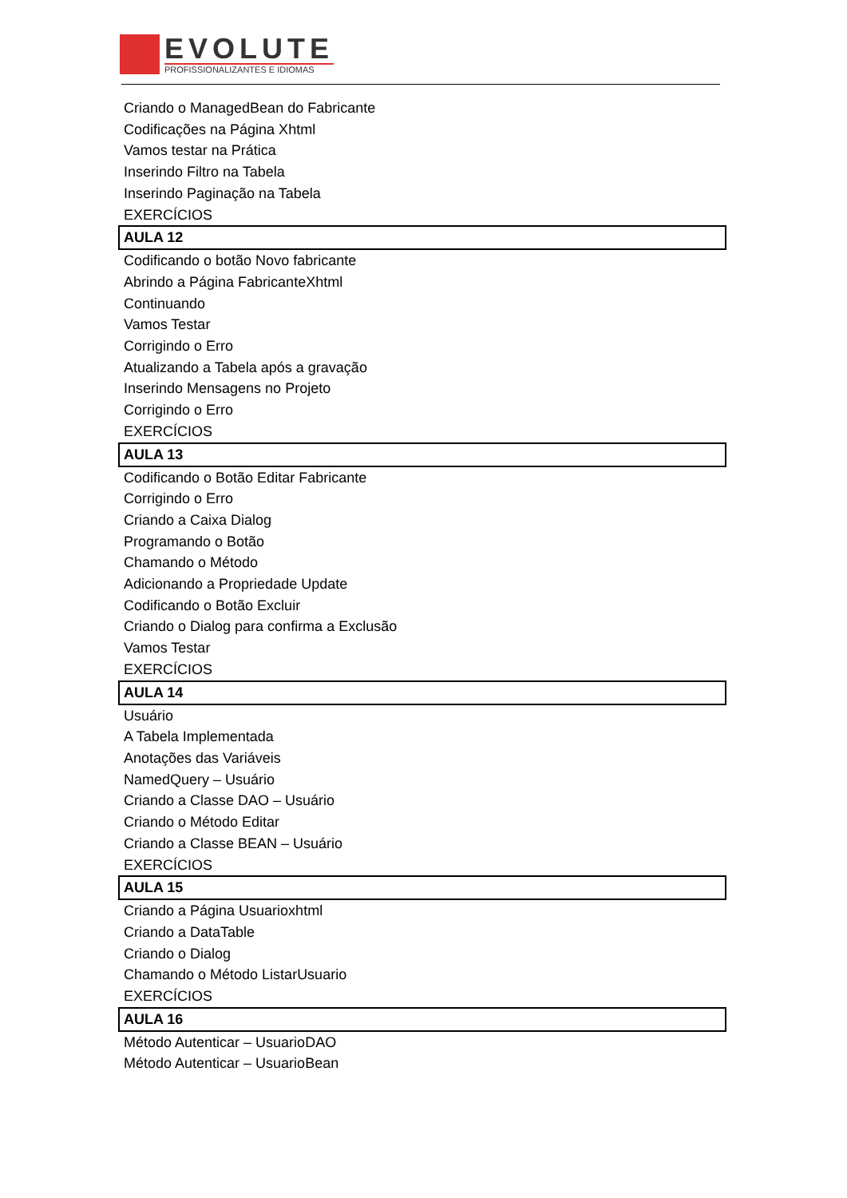EVOLUTE
PROFISSIONALIZANTES E IDIOMAS
Criando o ManagedBean do Fabricante
Codificações na Página Xhtml
Vamos testar na Prática
Inserindo Filtro na Tabela
Inserindo Paginação na Tabela
EXERCÍCIOS
AULA 12
Codificando o botão Novo fabricante
Abrindo a Página FabricanteXhtml
Continuando
Vamos Testar
Corrigindo o Erro
Atualizando a Tabela após a gravação
Inserindo Mensagens no Projeto
Corrigindo o Erro
EXERCÍCIOS
AULA 13
Codificando o Botão Editar Fabricante
Corrigindo o Erro
Criando a Caixa Dialog
Programando o Botão
Chamando o Método
Adicionando a Propriedade Update
Codificando o Botão Excluir
Criando o Dialog para confirma a Exclusão
Vamos Testar
EXERCÍCIOS
AULA 14
Usuário
A Tabela Implementada
Anotações das Variáveis
NamedQuery – Usuário
Criando a Classe DAO – Usuário
Criando o Método Editar
Criando a Classe BEAN – Usuário
EXERCÍCIOS
AULA 15
Criando a Página Usuarioxhtml
Criando a DataTable
Criando o Dialog
Chamando o Método ListarUsuario
EXERCÍCIOS
AULA 16
Método Autenticar – UsuarioDAO
Método Autenticar – UsuarioBean